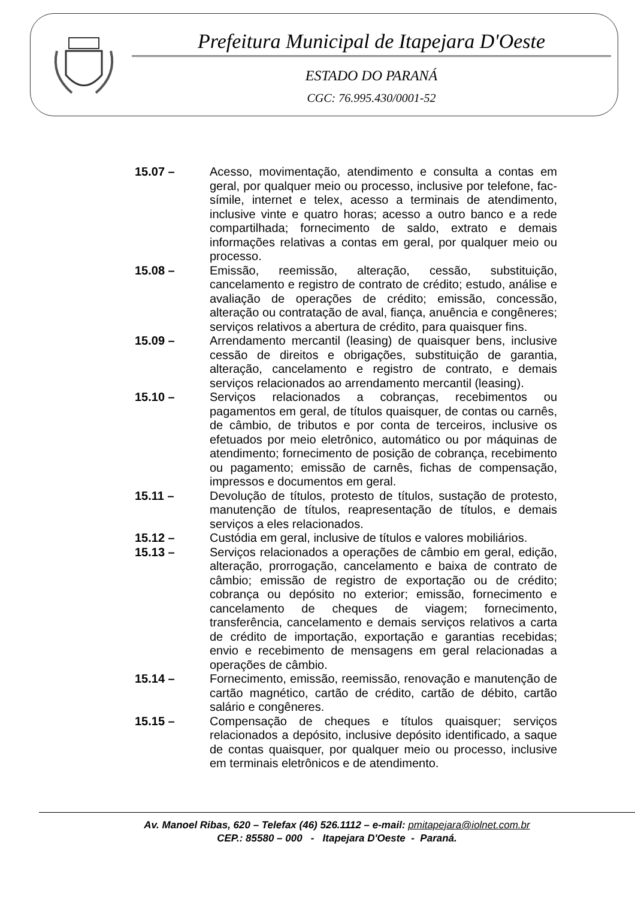Prefeitura Municipal de Itapejara D'Oeste
ESTADO DO PARANÁ
CGC: 76.995.430/0001-52
15.07 – Acesso, movimentação, atendimento e consulta a contas em geral, por qualquer meio ou processo, inclusive por telefone, fac-símile, internet e telex, acesso a terminais de atendimento, inclusive vinte e quatro horas; acesso a outro banco e a rede compartilhada; fornecimento de saldo, extrato e demais informações relativas a contas em geral, por qualquer meio ou processo.
15.08 – Emissão, reemissão, alteração, cessão, substituição, cancelamento e registro de contrato de crédito; estudo, análise e avaliação de operações de crédito; emissão, concessão, alteração ou contratação de aval, fiança, anuência e congêneres; serviços relativos a abertura de crédito, para quaisquer fins.
15.09 – Arrendamento mercantil (leasing) de quaisquer bens, inclusive cessão de direitos e obrigações, substituição de garantia, alteração, cancelamento e registro de contrato, e demais serviços relacionados ao arrendamento mercantil (leasing).
15.10 – Serviços relacionados a cobranças, recebimentos ou pagamentos em geral, de títulos quaisquer, de contas ou carnês, de câmbio, de tributos e por conta de terceiros, inclusive os efetuados por meio eletrônico, automático ou por máquinas de atendimento; fornecimento de posição de cobrança, recebimento ou pagamento; emissão de carnês, fichas de compensação, impressos e documentos em geral.
15.11 – Devolução de títulos, protesto de títulos, sustação de protesto, manutenção de títulos, reapresentação de títulos, e demais serviços a eles relacionados.
15.12 – Custódia em geral, inclusive de títulos e valores mobiliários.
15.13 – Serviços relacionados a operações de câmbio em geral, edição, alteração, prorrogação, cancelamento e baixa de contrato de câmbio; emissão de registro de exportação ou de crédito; cobrança ou depósito no exterior; emissão, fornecimento e cancelamento de cheques de viagem; fornecimento, transferência, cancelamento e demais serviços relativos a carta de crédito de importação, exportação e garantias recebidas; envio e recebimento de mensagens em geral relacionadas a operações de câmbio.
15.14 – Fornecimento, emissão, reemissão, renovação e manutenção de cartão magnético, cartão de crédito, cartão de débito, cartão salário e congêneres.
15.15 – Compensação de cheques e títulos quaisquer; serviços relacionados a depósito, inclusive depósito identificado, a saque de contas quaisquer, por qualquer meio ou processo, inclusive em terminais eletrônicos e de atendimento.
Av. Manoel Ribas, 620 – Telefax (46) 526.1112 – e-mail: pmitapejara@iolnet.com.br
CEP.: 85580 – 000 - Itapejara D'Oeste - Paraná.